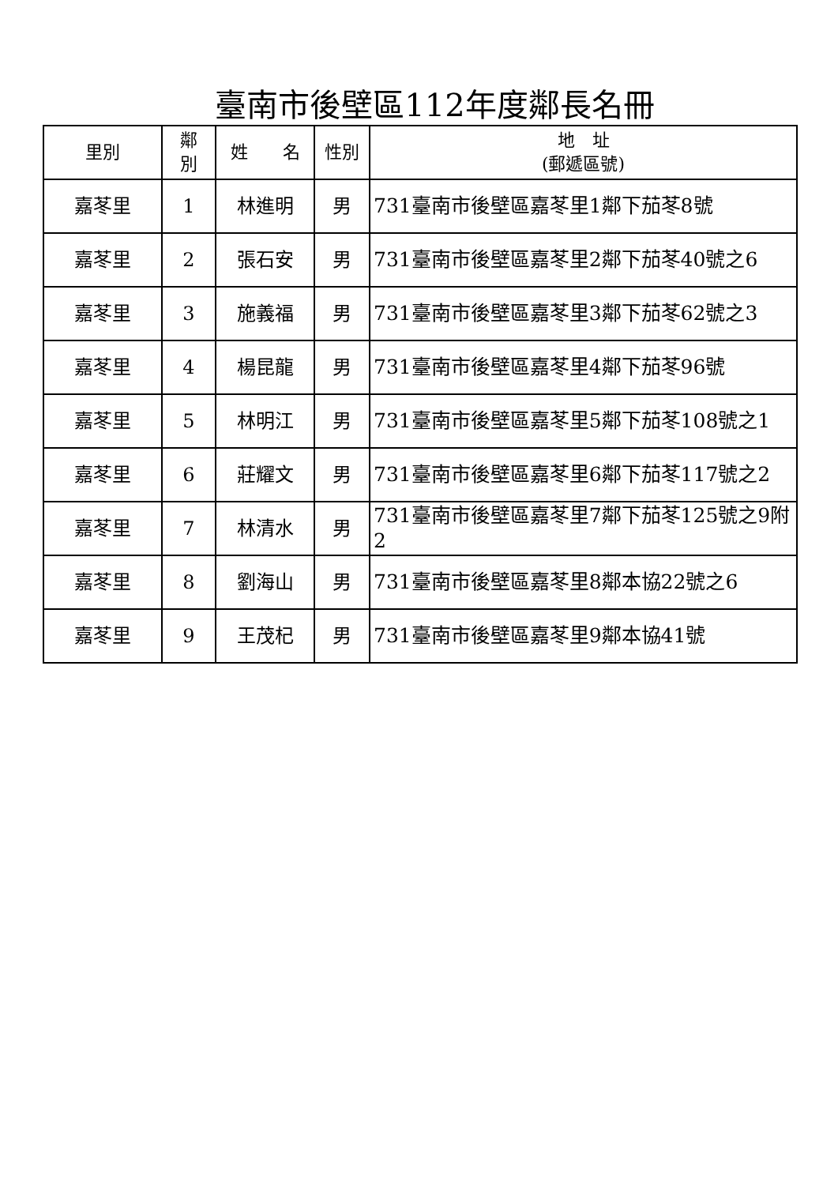臺南市後壁區112年度鄰長名冊
| 里別 | 鄰 別 | 姓 名 | 性別 | 地 址 (郵遞區號) |
| --- | --- | --- | --- | --- |
| 嘉苳里 | 1 | 林進明 | 男 | 731臺南市後壁區嘉苳里1鄰下茄苳8號 |
| 嘉苳里 | 2 | 張石安 | 男 | 731臺南市後壁區嘉苳里2鄰下茄苳40號之6 |
| 嘉苳里 | 3 | 施義福 | 男 | 731臺南市後壁區嘉苳里3鄰下茄苳62號之3 |
| 嘉苳里 | 4 | 楊昆龍 | 男 | 731臺南市後壁區嘉苳里4鄰下茄苳96號 |
| 嘉苳里 | 5 | 林明江 | 男 | 731臺南市後壁區嘉苳里5鄰下茄苳108號之1 |
| 嘉苳里 | 6 | 莊耀文 | 男 | 731臺南市後壁區嘉苳里6鄰下茄苳117號之2 |
| 嘉苳里 | 7 | 林清水 | 男 | 731臺南市後壁區嘉苳里7鄰下茄苳125號之9附2 |
| 嘉苳里 | 8 | 劉海山 | 男 | 731臺南市後壁區嘉苳里8鄰本協22號之6 |
| 嘉苳里 | 9 | 王茂杞 | 男 | 731臺南市後壁區嘉苳里9鄰本協41號 |